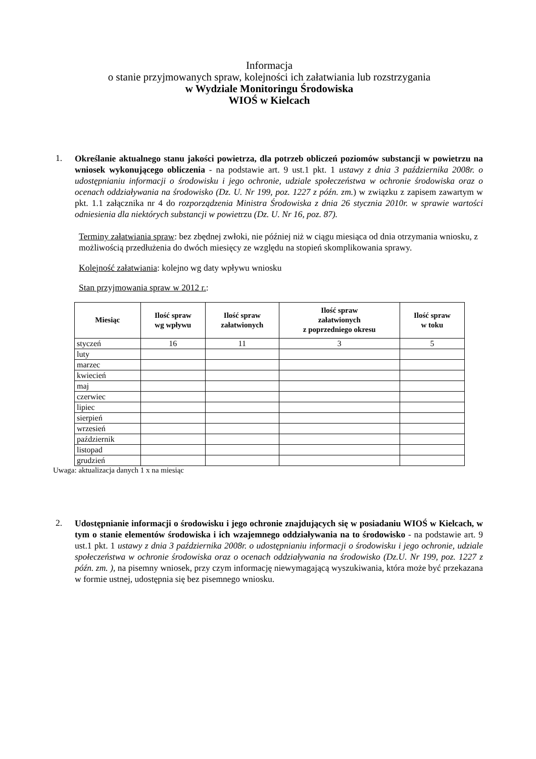Informacja
o stanie przyjmowanych spraw, kolejności ich załatwiania lub rozstrzygania
w Wydziale Monitoringu Środowiska
WIOŚ w Kielcach
1.
Określanie aktualnego stanu jakości powietrza, dla potrzeb obliczeń poziomów substancji w powietrzu na wniosek wykonującego obliczenia - na podstawie art. 9 ust.1 pkt. 1 ustawy z dnia 3 października 2008r. o udostępnianiu informacji o środowisku i jego ochronie, udziale społeczeństwa w ochronie środowiska oraz o ocenach oddziaływania na środowisko (Dz. U. Nr 199, poz. 1227 z późn. zm.) w związku z zapisem zawartym w pkt. 1.1 załącznika nr 4 do rozporządzenia Ministra Środowiska z dnia 26 stycznia 2010r. w sprawie wartości odniesienia dla niektórych substancji w powietrzu (Dz. U. Nr 16, poz. 87).
Terminy załatwiania spraw: bez zbędnej zwłoki, nie później niż w ciągu miesiąca od dnia otrzymania wniosku, z możliwością przedłużenia do dwóch miesięcy ze względu na stopień skomplikowania sprawy.
Kolejność załatwiania: kolejno wg daty wpływu wniosku
Stan przyjmowania spraw w 2012 r.:
| Miesiąc | Ilość spraw wg wpływu | Ilość spraw załatwionych | Ilość spraw załatwionych z poprzedniego okresu | Ilość spraw w toku |
| --- | --- | --- | --- | --- |
| styczeń | 16 | 11 | 3 | 5 |
| luty | | | | |
| marzec | | | | |
| kwiecień | | | | |
| maj | | | | |
| czerwiec | | | | |
| lipiec | | | | |
| sierpień | | | | |
| wrzesień | | | | |
| październik | | | | |
| listopad | | | | |
| grudzień | | | | |
Uwaga: aktualizacja danych 1 x na miesiąc
2.
Udostępnianie informacji o środowisku i jego ochronie znajdujących się w posiadaniu WIOŚ w Kielcach, w tym o stanie elementów środowiska i ich wzajemnego oddziaływania na to środowisko - na podstawie art. 9 ust.1 pkt. 1 ustawy z dnia 3 października 2008r. o udostępnianiu informacji o środowisku i jego ochronie, udziale społeczeństwa w ochronie środowiska oraz o ocenach oddziaływania na środowisko (Dz.U. Nr 199, poz. 1227 z późn. zm. ), na pisemny wniosek, przy czym informację niewymagającą wyszukiwania, która może być przekazana w formie ustnej, udostępnia się bez pisemnego wniosku.